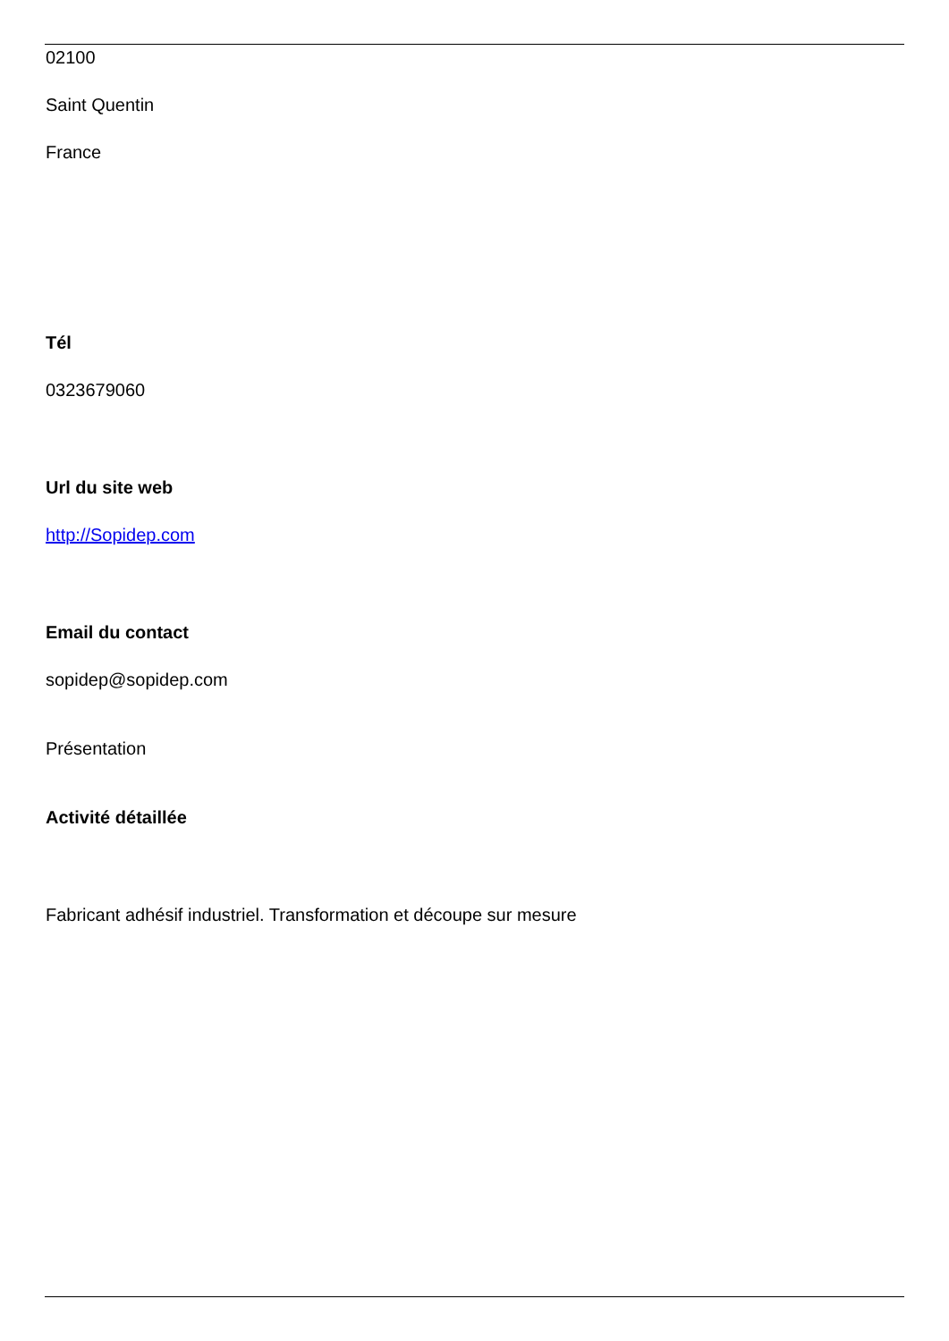02100
Saint Quentin
France
Tél
0323679060
Url du site web
http://Sopidep.com
Email du contact
sopidep@sopidep.com
Présentation
Activité détaillée
Fabricant adhésif industriel. Transformation et découpe sur mesure